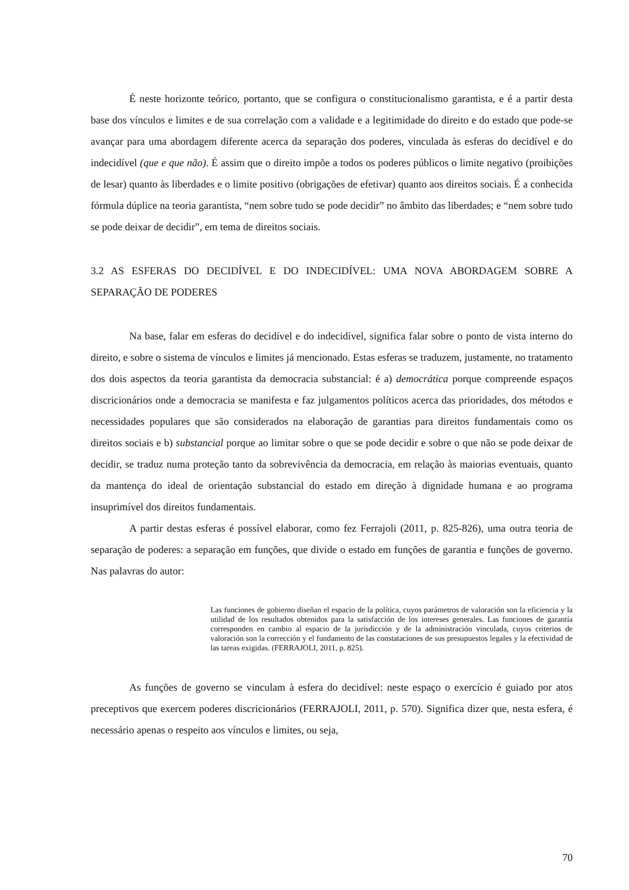É neste horizonte teórico, portanto, que se configura o constitucionalismo garantista, e é a partir desta base dos vínculos e limites e de sua correlação com a validade e a legitimidade do direito e do estado que pode-se avançar para uma abordagem diferente acerca da separação dos poderes, vinculada às esferas do decidível e do indecidível (que e que não). É assim que o direito impõe a todos os poderes públicos o limite negativo (proibições de lesar) quanto às liberdades e o limite positivo (obrigações de efetivar) quanto aos direitos sociais. É a conhecida fórmula dúplice na teoria garantista, “nem sobre tudo se pode decidir” no âmbito das liberdades; e “nem sobre tudo se pode deixar de decidir”, em tema de direitos sociais.
3.2 AS ESFERAS DO DECIDÍVEL E DO INDECIDÍVEL: UMA NOVA ABORDAGEM SOBRE A SEPARAÇÃO DE PODERES
Na base, falar em esferas do decidível e do indecidível, significa falar sobre o ponto de vista interno do direito, e sobre o sistema de vínculos e limites já mencionado. Estas esferas se traduzem, justamente, no tratamento dos dois aspectos da teoria garantista da democracia substancial: é a) democrática porque compreende espaços discricionários onde a democracia se manifesta e faz julgamentos políticos acerca das prioridades, dos métodos e necessidades populares que são considerados na elaboração de garantias para direitos fundamentais como os direitos sociais e b) substancial porque ao limitar sobre o que se pode decidir e sobre o que não se pode deixar de decidir, se traduz numa proteção tanto da sobrevivência da democracia, em relação às maiorias eventuais, quanto da mantença do ideal de orientação substancial do estado em direção à dignidade humana e ao programa insuprimível dos direitos fundamentais.
A partir destas esferas é possível elaborar, como fez Ferrajoli (2011, p. 825-826), uma outra teoria de separação de poderes: a separação em funções, que divide o estado em funções de garantia e funções de governo. Nas palavras do autor:
Las funciones de gobierno diseñan el espacio de la política, cuyos parámetros de valoración son la eficiencia y la utilidad de los resultados obtenidos para la satisfacción de los intereses generales. Las funciones de garantía corresponden en cambio al espacio de la jurisdicción y de la administración vinculada, cuyos criterios de valoración son la corrección y el fundamento de las constataciones de sus presupuestos legales y la efectividad de las tareas exigidas. (FERRAJOLI, 2011, p. 825).
As funções de governo se vinculam à esfera do decidível: neste espaço o exercício é guiado por atos preceptivos que exercem poderes discricionários (FERRAJOLI, 2011, p. 570). Significa dizer que, nesta esfera, é necessário apenas o respeito aos vínculos e limites, ou seja,
70